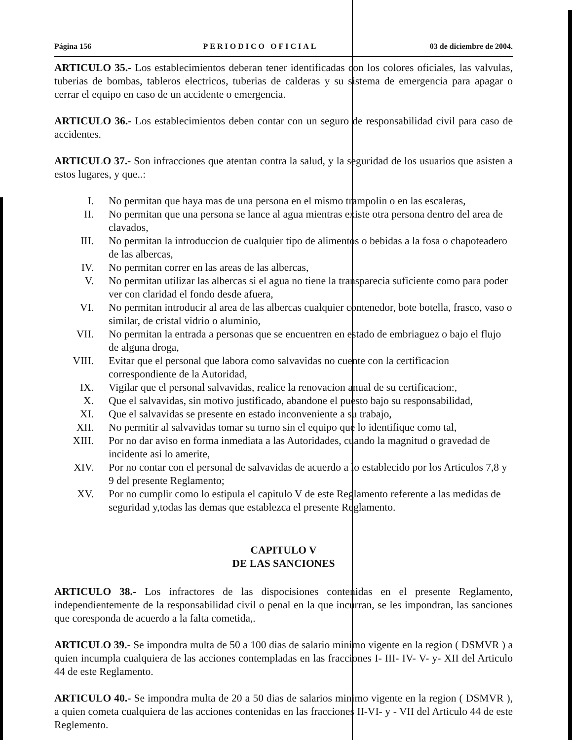Página 156 PERIODICO OFICIAL 03 de diciembre de 2004.
ARTICULO 35.- Los establecimientos deberan tener identificadas con los colores oficiales, las valvulas, tuberias de bombas, tableros electricos, tuberias de calderas y su sistema de emergencia para apagar o cerrar el equipo en caso de un accidente o emergencia.
ARTICULO 36.- Los establecimientos deben contar con un seguro de responsabilidad civil para caso de accidentes.
ARTICULO 37.- Son infracciones que atentan contra la salud, y la seguridad de los usuarios que asisten a estos lugares, y que..:
I. No permitan que haya mas de una persona en el mismo trampolin o en las escaleras,
II. No permitan que una persona se lance al agua mientras existe otra persona dentro del area de clavados,
III. No permitan la introduccion de cualquier tipo de alimentos o bebidas a la fosa o chapoteadero de las albercas,
IV. No permitan correr en las areas de las albercas,
V. No permitan utilizar las albercas si el agua no tiene la transparecia suficiente como para poder ver con claridad el fondo desde afuera,
VI. No permitan introducir al area de las albercas cualquier contenedor, bote botella, frasco, vaso o similar, de cristal vidrio o aluminio,
VII. No permitan la entrada a personas que se encuentren en estado de embriaguez o bajo el flujo de alguna droga,
VIII. Evitar que el personal que labora como salvavidas no cuente con la certificacion correspondiente de la Autoridad,
IX. Vigilar que el personal salvavidas, realice la renovacion anual de su certificacion:,
X. Que el salvavidas, sin motivo justificado, abandone el puesto bajo su responsabilidad,
XI. Que el salvavidas se presente en estado inconveniente a su trabajo,
XII. No permitir al salvavidas tomar su turno sin el equipo que lo identifique como tal,
XIII. Por no dar aviso en forma inmediata a las Autoridades, cuando la magnitud o gravedad de incidente asi lo amerite,
XIV. Por no contar con el personal de salvavidas de acuerdo a lo establecido por los Articulos 7,8 y 9 del presente Reglamento;
XV. Por no cumplir como lo estipula el capitulo V de este Reglamento referente a las medidas de seguridad y,todas las demas que establezca el presente Reglamento.
CAPITULO V
DE LAS SANCIONES
ARTICULO 38.- Los infractores de las dispocisiones contenidas en el presente Reglamento, independientemente de la responsabilidad civil o penal en la que incurran, se les impondran, las sanciones que coresponda de acuerdo a la falta cometida,.
ARTICULO 39.- Se impondra multa de 50 a 100 dias de salario minimo vigente en la region ( DSMVR ) a quien incumpla cualquiera de las acciones contempladas en las fracciones I- III- IV- V- y- XII del Articulo 44 de este Reglamento.
ARTICULO 40.- Se impondra multa de 20 a 50 dias de salarios minimo vigente en la region ( DSMVR ), a quien cometa cualquiera de las acciones contenidas en las fracciones II-VI- y - VII del Articulo 44 de este Reglemento.